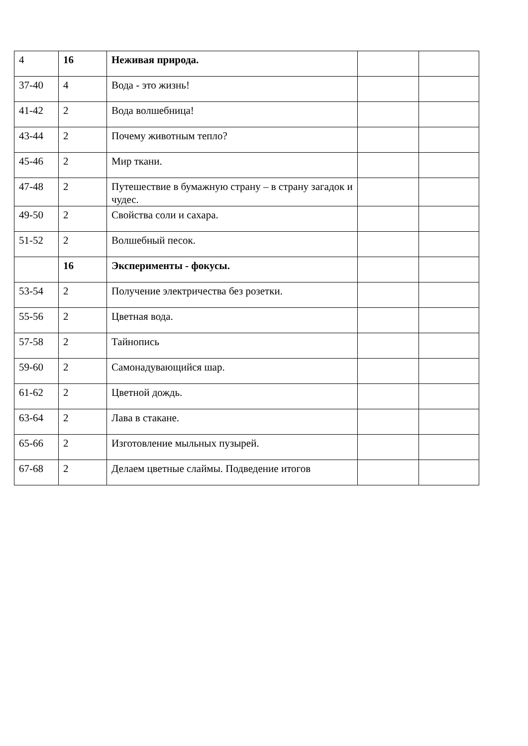| 4 | 16 | Неживая природа. | | |
| 37-40 | 4 | Вода - это жизнь! | | |
| 41-42 | 2 | Вода волшебница! | | |
| 43-44 | 2 | Почему животным тепло? | | |
| 45-46 | 2 | Мир ткани. | | |
| 47-48 | 2 | Путешествие в бумажную страну – в страну загадок и чудес. | | |
| 49-50 | 2 | Свойства соли и сахара. | | |
| 51-52 | 2 | Волшебный песок. | | |
| | 16 | Эксперименты - фокусы. | | |
| 53-54 | 2 | Получение электричества без розетки. | | |
| 55-56 | 2 | Цветная вода. | | |
| 57-58 | 2 | Тайнопись | | |
| 59-60 | 2 | Самонадувающийся шар. | | |
| 61-62 | 2 | Цветной дождь. | | |
| 63-64 | 2 | Лава в стакане. | | |
| 65-66 | 2 | Изготовление мыльных пузырей. | | |
| 67-68 | 2 | Делаем цветные слаймы. Подведение итогов | | |